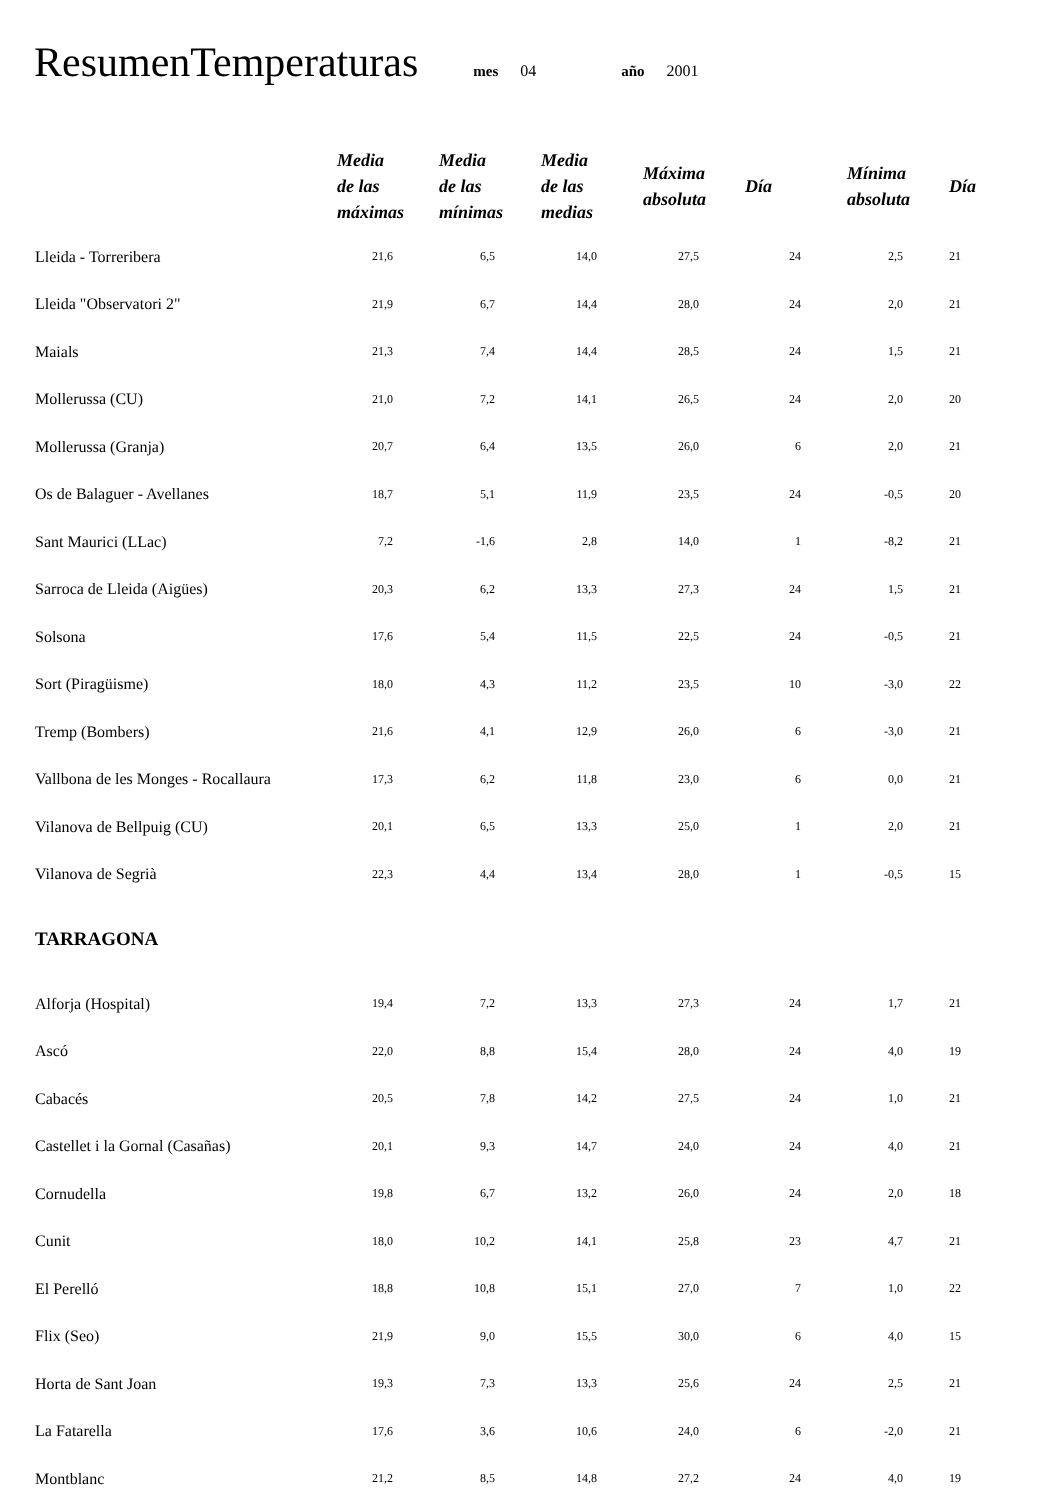ResumenTemperaturas mes 04 año 2001
| | Media de las máximas | Media de las mínimas | Media de las medias | Máxima absoluta | Día | Mínima absoluta | Día |
| --- | --- | --- | --- | --- | --- | --- | --- |
| Lleida - Torreribera | 21,6 | 6,5 | 14,0 | 27,5 | 24 | 2,5 | 21 |
| Lleida "Observatori 2" | 21,9 | 6,7 | 14,4 | 28,0 | 24 | 2,0 | 21 |
| Maials | 21,3 | 7,4 | 14,4 | 28,5 | 24 | 1,5 | 21 |
| Mollerussa (CU) | 21,0 | 7,2 | 14,1 | 26,5 | 24 | 2,0 | 20 |
| Mollerussa (Granja) | 20,7 | 6,4 | 13,5 | 26,0 | 6 | 2,0 | 21 |
| Os de Balaguer - Avellanes | 18,7 | 5,1 | 11,9 | 23,5 | 24 | -0,5 | 20 |
| Sant Maurici (LLac) | 7,2 | -1,6 | 2,8 | 14,0 | 1 | -8,2 | 21 |
| Sarroca de Lleida (Aigües) | 20,3 | 6,2 | 13,3 | 27,3 | 24 | 1,5 | 21 |
| Solsona | 17,6 | 5,4 | 11,5 | 22,5 | 24 | -0,5 | 21 |
| Sort (Piragüisme) | 18,0 | 4,3 | 11,2 | 23,5 | 10 | -3,0 | 22 |
| Tremp (Bombers) | 21,6 | 4,1 | 12,9 | 26,0 | 6 | -3,0 | 21 |
| Vallbona de les Monges - Rocallaura | 17,3 | 6,2 | 11,8 | 23,0 | 6 | 0,0 | 21 |
| Vilanova de Bellpuig (CU) | 20,1 | 6,5 | 13,3 | 25,0 | 1 | 2,0 | 21 |
| Vilanova de Segrià | 22,3 | 4,4 | 13,4 | 28,0 | 1 | -0,5 | 15 |
| TARRAGONA | | | | | | | |
| Alforja (Hospital) | 19,4 | 7,2 | 13,3 | 27,3 | 24 | 1,7 | 21 |
| Ascó | 22,0 | 8,8 | 15,4 | 28,0 | 24 | 4,0 | 19 |
| Cabacés | 20,5 | 7,8 | 14,2 | 27,5 | 24 | 1,0 | 21 |
| Castellet i la Gornal (Casañas) | 20,1 | 9,3 | 14,7 | 24,0 | 24 | 4,0 | 21 |
| Cornudella | 19,8 | 6,7 | 13,2 | 26,0 | 24 | 2,0 | 18 |
| Cunit | 18,0 | 10,2 | 14,1 | 25,8 | 23 | 4,7 | 21 |
| El Perelló | 18,8 | 10,8 | 15,1 | 27,0 | 7 | 1,0 | 22 |
| Flix (Seo) | 21,9 | 9,0 | 15,5 | 30,0 | 6 | 4,0 | 15 |
| Horta de Sant Joan | 19,3 | 7,3 | 13,3 | 25,6 | 24 | 2,5 | 21 |
| La Fatarella | 17,6 | 3,6 | 10,6 | 24,0 | 6 | -2,0 | 21 |
| Montblanc | 21,2 | 8,5 | 14,8 | 27,2 | 24 | 4,0 | 19 |